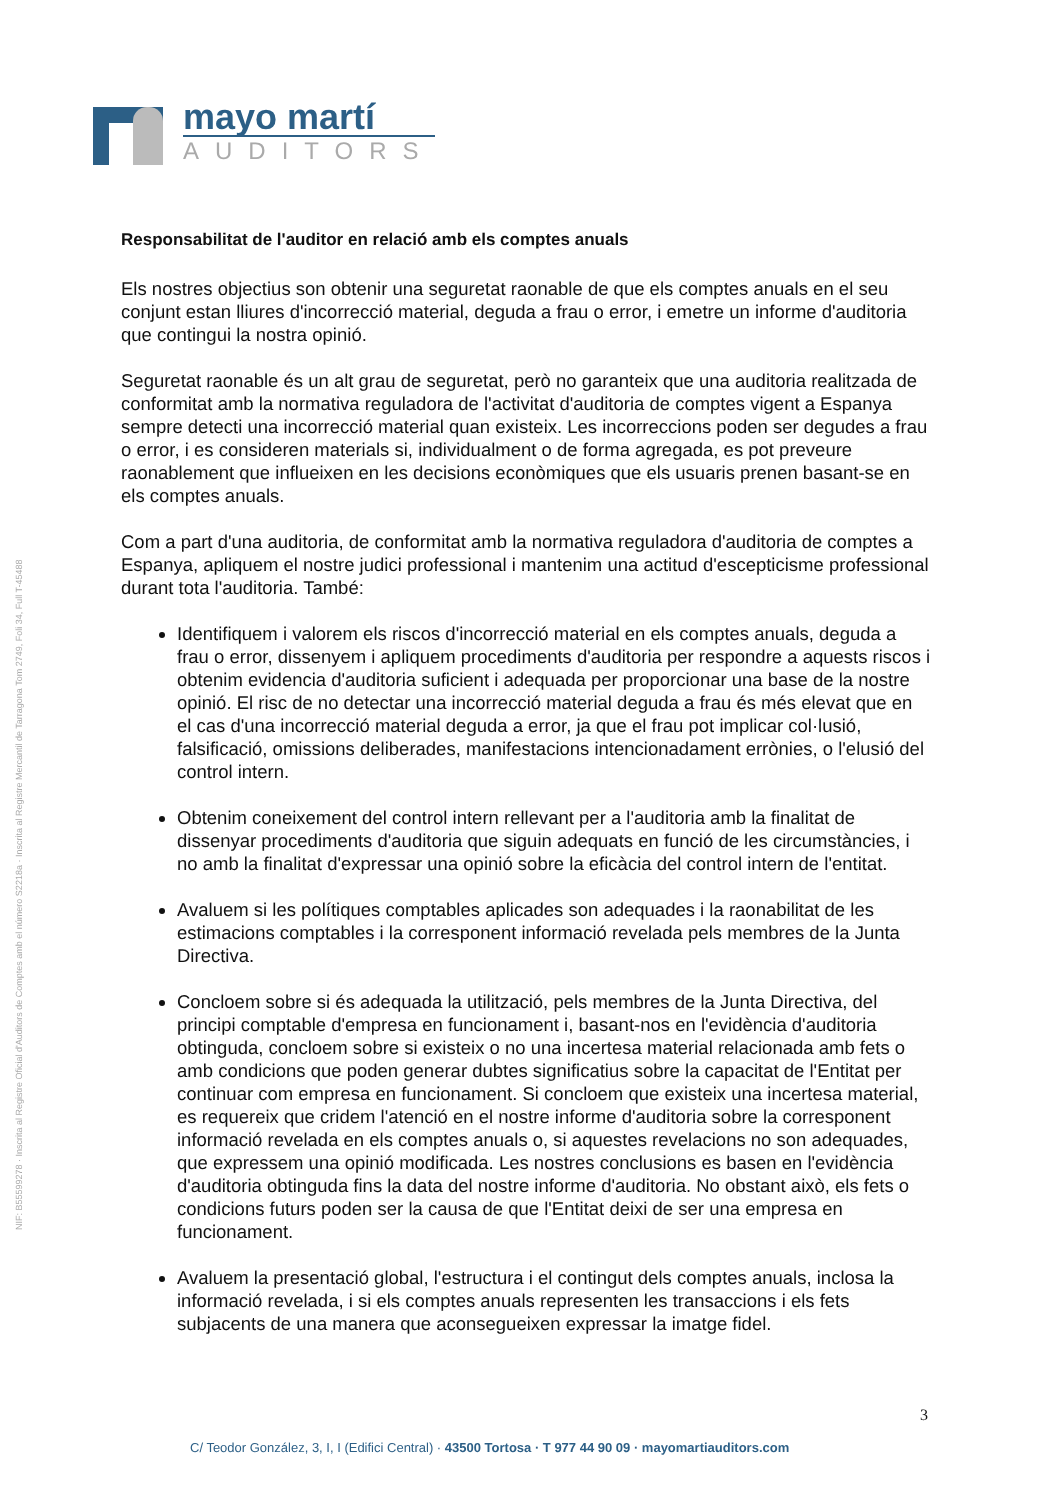mayo martí
AUDITORS
NIF: B55599278 · Inscrita al Registre Oficial d'Auditors de Comptes amb el número S2218a · Inscrita al Registre Mercantil de Tarragona Tom 2749, Foli 34, Full T-45488
Responsabilitat de l'auditor en relació amb els comptes anuals
Els nostres objectius son obtenir una seguretat raonable de que els comptes anuals en el seu conjunt estan lliures d'incorrecció material, deguda a frau o error, i emetre un informe d'auditoria que contingui la nostra opinió.
Seguretat raonable és un alt grau de seguretat, però no garanteix que una auditoria realitzada de conformitat amb la normativa reguladora de l'activitat d'auditoria de comptes vigent a Espanya sempre detecti una incorrecció material quan existeix. Les incorreccions poden ser degudes a frau o error, i es consideren materials si, individualment o de forma agregada, es pot preveure raonablement que influeixen en les decisions econòmiques que els usuaris prenen basant-se en els comptes anuals.
Com a part d'una auditoria, de conformitat amb la normativa reguladora d'auditoria de comptes a Espanya, apliquem el nostre judici professional i mantenim una actitud d'escepticisme professional durant tota l'auditoria. També:
Identifiquem i valorem els riscos d'incorrecció material en els comptes anuals, deguda a frau o error, dissenyem i apliquem procediments d'auditoria per respondre a aquests riscos i obtenim evidencia d'auditoria suficient i adequada per proporcionar una base de la nostre opinió. El risc de no detectar una incorrecció material deguda a frau és més elevat que en el cas d'una incorrecció material deguda a error, ja que el frau pot implicar col·lusió, falsificació, omissions deliberades, manifestacions intencionadament errònies, o l'elusió del control intern.
Obtenim coneixement del control intern rellevant per a l'auditoria amb la finalitat de dissenyar procediments d'auditoria que siguin adequats en funció de les circumstàncies, i no amb la finalitat d'expressar una opinió sobre la eficàcia del control intern de l'entitat.
Avaluem si les polítiques comptables aplicades son adequades i la raonabilitat de les estimacions comptables i la corresponent informació revelada pels membres de la Junta Directiva.
Concloem sobre si és adequada la utilització, pels membres de la Junta Directiva, del principi comptable d'empresa en funcionament i, basant-nos en l'evidència d'auditoria obtinguda, concloem sobre si existeix o no una incertesa material relacionada amb fets o amb condicions que poden generar dubtes significatius sobre la capacitat de l'Entitat per continuar com empresa en funcionament. Si concloem que existeix una incertesa material, es requereix que cridem l'atenció en el nostre informe d'auditoria sobre la corresponent informació revelada en els comptes anuals o, si aquestes revelacions no son adequades, que expressem una opinió modificada. Les nostres conclusions es basen en l'evidència d'auditoria obtinguda fins la data del nostre informe d'auditoria. No obstant això, els fets o condicions futurs poden ser la causa de que l'Entitat deixi de ser una empresa en funcionament.
Avaluem la presentació global, l'estructura i el contingut dels comptes anuals, inclosa la informació revelada, i si els comptes anuals representen les transaccions i els fets subjacents de una manera que aconsegueixen expressar la imatge fidel.
3
C/ Teodor González, 3, I, I (Edifici Central) · 43500 Tortosa · T 977 44 90 09 · mayomartiauditors.com